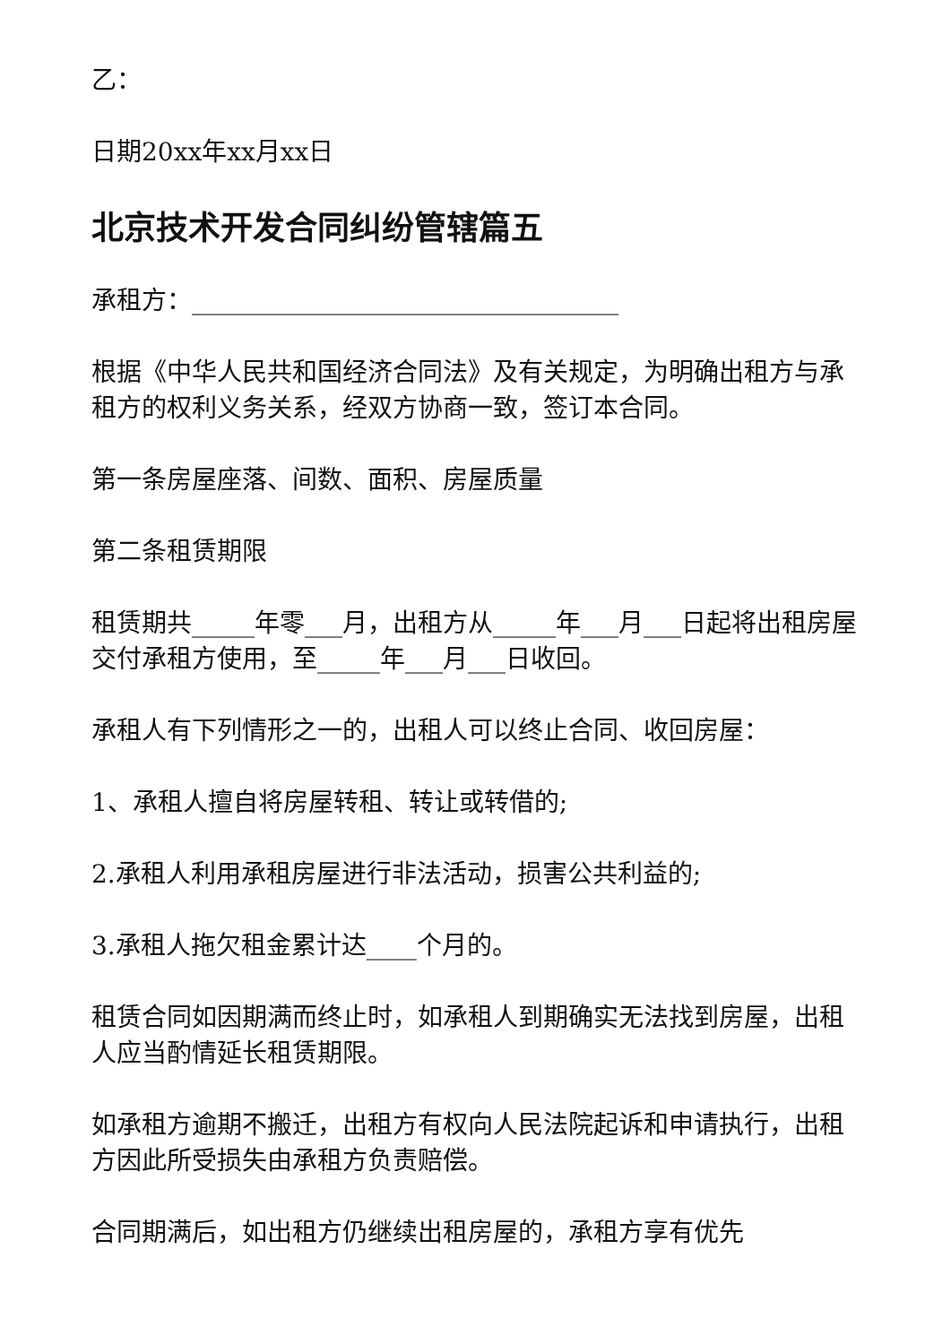乙：
日期20xx年xx月xx日
北京技术开发合同纠纷管辖篇五
承租方：__________________________________
根据《中华人民共和国经济合同法》及有关规定，为明确出租方与承租方的权利义务关系，经双方协商一致，签订本合同。
第一条房屋座落、间数、面积、房屋质量
第二条租赁期限
租赁期共_____年零___月，出租方从_____年___月___日起将出租房屋交付承租方使用，至_____年___月___日收回。
承租人有下列情形之一的，出租人可以终止合同、收回房屋：
1、承租人擅自将房屋转租、转让或转借的;
2.承租人利用承租房屋进行非法活动，损害公共利益的;
3.承租人拖欠租金累计达____个月的。
租赁合同如因期满而终止时，如承租人到期确实无法找到房屋，出租人应当酌情延长租赁期限。
如承租方逾期不搬迁，出租方有权向人民法院起诉和申请执行，出租方因此所受损失由承租方负责赔偿。
合同期满后，如出租方仍继续出租房屋的，承租方享有优先